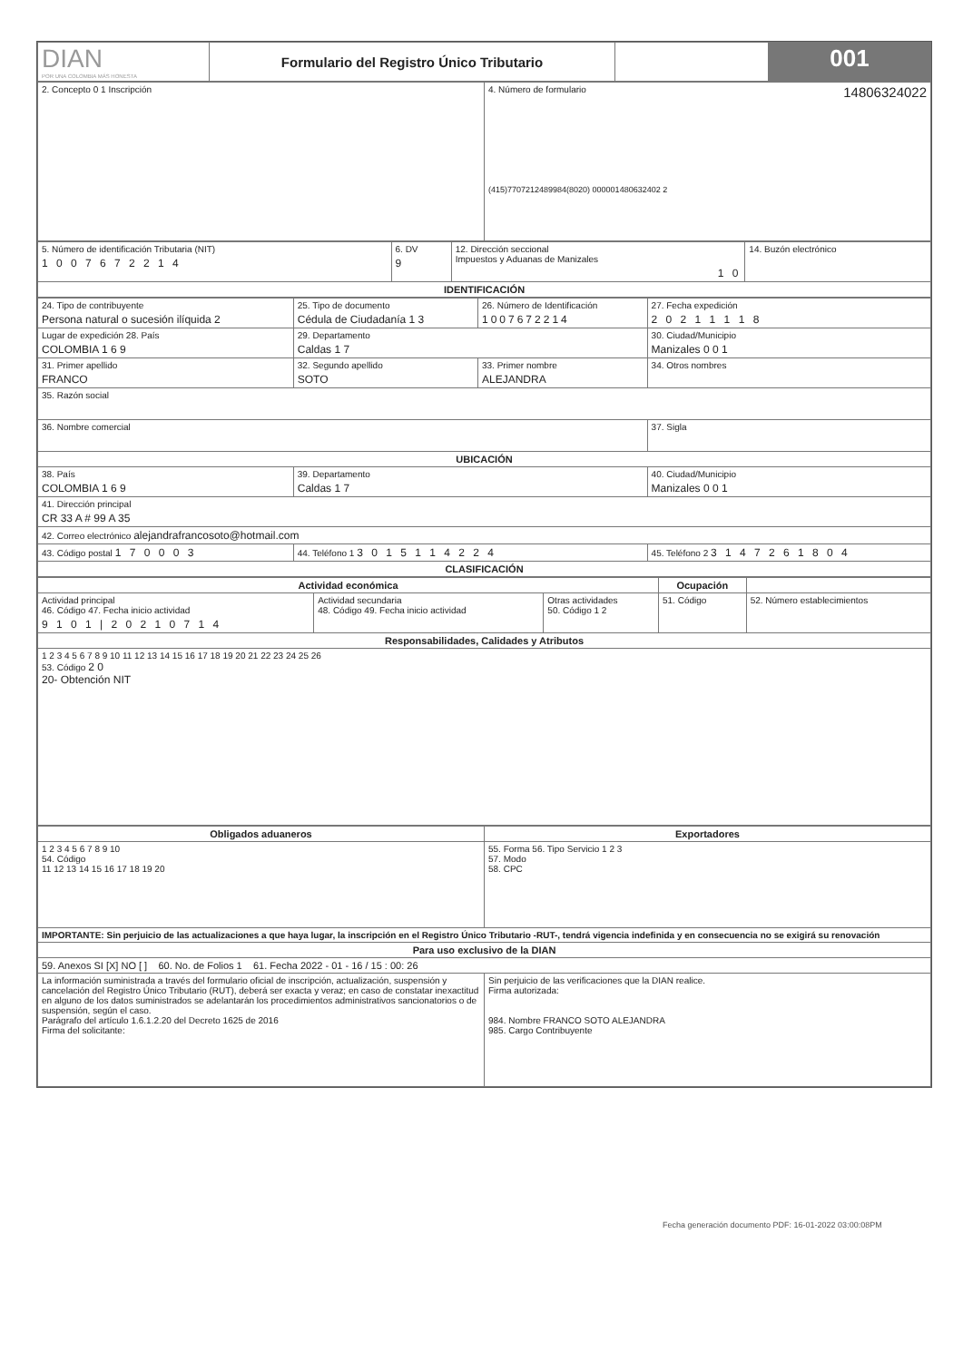| DIAN POR UNA COLOMBIA MÁS HONESTA | Formulario del Registro Único Tributario | | 001 |
| 2. Concepto 0 1 Inscripción | 4. Número de formulario 14806324022 (415)7707212489984(8020) 000001480632402 2 |
| 5. Número de identificación Tributaria (NIT) 1 0 0 7 6 7 2 2 1 4 | 6. DV 9 | 12. Dirección seccional Impuestos y Aduanas de Manizales 1 0 | 14. Buzón electrónico |
| IDENTIFICACIÓN | | | |
| 24. Tipo de contribuyente Persona natural o sucesión ilíquida 2 | 25. Tipo de documento Cédula de Ciudadanía 1 3 | 26. Número de Identificación 1007672214 | 27. Fecha expedición 2 0 2 1 1 1 1 8 |
| Lugar de expedición 28. País COLOMBIA 1 6 9 | 29. Departamento Caldas 1 7 | | 30. Ciudad/Municipio Manizales 0 0 1 |
| 31. Primer apellido FRANCO | 32. Segundo apellido SOTO | 33. Primer nombre ALEJANDRA | 34. Otros nombres |
| 35. Razón social | | | |
| 36. Nombre comercial | | | 37. Sigla |
| UBICACIÓN | | | |
| 38. País COLOMBIA 1 6 9 | 39. Departamento Caldas 1 7 | | 40. Ciudad/Municipio Manizales 0 0 1 |
| 41. Dirección principal CR 33 A # 99 A 35 | | | |
| 42. Correo electrónico alejandrafrancosoto@hotmail.com | | | |
| 43. Código postal 1 7 0 0 0 3 | 44. Teléfono 1 3 0 1 5 1 1 4 2 2 4 | | 45. Teléfono 2 3 1 4 7 2 6 1 8 0 4 |
| CLASIFICACIÓN | | | |
| Actividad económica | | | Ocupación | |
| --- | --- | --- | --- | --- |
| Actividad principal 46. Código 47. Fecha inicio actividad 9 1 0 1 / 2 0 2 1 0 7 1 4 | Actividad secundaria 48. Código 49. Fecha inicio actividad | Otras actividades 50. Código 1 2 | 51. Código | 52. Número establecimientos |
| Responsabilidades, Calidades y Atributos | | | | |
| 1 2 3 4 5 6 7 8 9 10 11 12 13 14 15 16 17 18 19 20 21 22 23 24 25 26 53. Código 2 0 20- Obtención NIT | | | | |
| Obligados aduaneros | Exportadores |
| --- | --- |
| 1 2 3 4 5 6 7 8 9 10 54. Código 11 12 13 14 15 16 17 18 19 20 | 55. Forma 56. Tipo Servicio 1 2 3 57. Modo 58. CPC |
| IMPORTANTE: Sin perjuicio de las actualizaciones a que haya lugar, la inscripción en el Registro Único Tributario -RUT-, tendrá vigencia indefinida y en consecuencia no se exigirá su renovación | |
| Para uso exclusivo de la DIAN | |
| 59. Anexos SI [X] NO [ ] 60. No. de Folios 1 61. Fecha 2022 - 01 - 16 / 15 : 00: 26 | |
| La información suministrada a través del formulario oficial de inscripción, actualización, suspensión y cancelación del Registro Único Tributario (RUT), deberá ser exacta y veraz; en caso de constatar inexactitud en alguno de los datos suministrados se adelantarán los procedimientos administrativos sancionatorios o de suspensión, según el caso. Parágrafo del artículo 1.6.1.2.20 del Decreto 1625 de 2016 Firma del solicitante: | Sin perjuicio de las verificaciones que la DIAN realice. Firma autorizada: 984. Nombre FRANCO SOTO ALEJANDRA 985. Cargo Contribuyente |
Fecha generación documento PDF: 16-01-2022 03:00:08PM